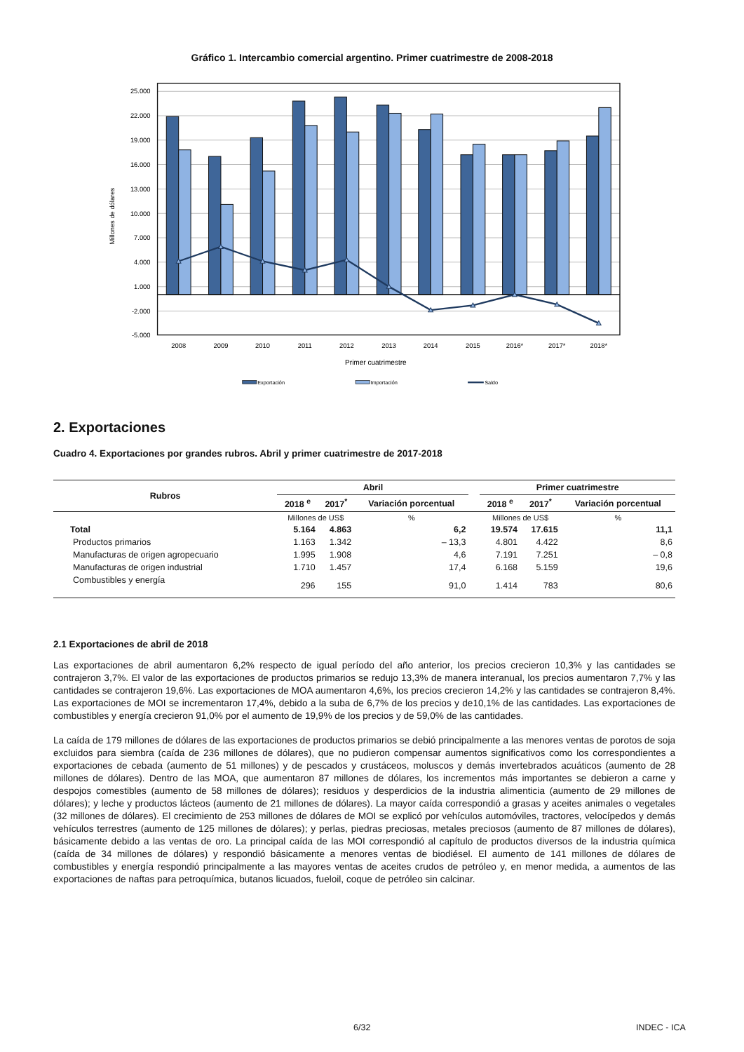Gráfico 1. Intercambio comercial argentino. Primer cuatrimestre de 2008-2018
25.000
22.000
19.000
16.000
13.000
10.000
7.000
4.000
1.000
-2.000
-5.000
Millones de dólares
2008
2009
2010
2011
2012
2013
2014
2015
2016*
2017*
2018*
Primer cuatrimestre
Exportación
Importación
Saldo
2. Exportaciones
Cuadro 4. Exportaciones por grandes rubros. Abril y primer cuatrimestre de 2017-2018
| Rubros | Abril | | | | Primer cuatrimestre | | |
| --- | --- | --- | --- | --- | --- | --- | --- |
| | 2018 <sup>e</sup> | 2017<sup>*</sup> | Variación porcentual | | 2018 <sup>e</sup> | 2017<sup>*</sup> | Variación porcentual |
| | Millones de US$ | | % | | Millones de US$ | | % |
| Total | 5.164 | 4.863 | 6,2 | | 19.574 | 17.615 | 11,1 |
| Productos primarios | 1.163 | 1.342 | – 13,3 | | 4.801 | 4.422 | 8,6 |
| Manufacturas de origen agropecuario | 1.995 | 1.908 | 4,6 | | 7.191 | 7.251 | – 0,8 |
| Manufacturas de origen industrial | 1.710 | 1.457 | 17,4 | | 6.168 | 5.159 | 19,6 |
| Combustibles y energía | 296 | 155 | 91,0 | | 1.414 | 783 | 80,6 |
2.1 Exportaciones de abril de 2018
Las exportaciones de abril aumentaron 6,2% respecto de igual período del año anterior, los precios crecieron 10,3% y las cantidades se contrajeron 3,7%. El valor de las exportaciones de productos primarios se redujo 13,3% de manera interanual, los precios aumentaron 7,7% y las cantidades se contrajeron 19,6%. Las exportaciones de MOA aumentaron 4,6%, los precios crecieron 14,2% y las cantidades se contrajeron 8,4%. Las exportaciones de MOI se incrementaron 17,4%, debido a la suba de 6,7% de los precios y de10,1% de las cantidades. Las exportaciones de combustibles y energía crecieron 91,0% por el aumento de 19,9% de los precios y de 59,0% de las cantidades.
La caída de 179 millones de dólares de las exportaciones de productos primarios se debió principalmente a las menores ventas de porotos de soja excluidos para siembra (caída de 236 millones de dólares), que no pudieron compensar aumentos significativos como los correspondientes a exportaciones de cebada (aumento de 51 millones) y de pescados y crustáceos, moluscos y demás invertebrados acuáticos (aumento de 28 millones de dólares). Dentro de las MOA, que aumentaron 87 millones de dólares, los incrementos más importantes se debieron a carne y despojos comestibles (aumento de 58 millones de dólares); residuos y desperdicios de la industria alimenticia (aumento de 29 millones de dólares); y leche y productos lácteos (aumento de 21 millones de dólares). La mayor caída correspondió a grasas y aceites animales o vegetales (32 millones de dólares). El crecimiento de 253 millones de dólares de MOI se explicó por vehículos automóviles, tractores, velocípedos y demás vehículos terrestres (aumento de 125 millones de dólares); y perlas, piedras preciosas, metales preciosos (aumento de 87 millones de dólares), básicamente debido a las ventas de oro. La principal caída de las MOI correspondió al capítulo de productos diversos de la industria química (caída de 34 millones de dólares) y respondió básicamente a menores ventas de biodiésel. El aumento de 141 millones de dólares de combustibles y energía respondió principalmente a las mayores ventas de aceites crudos de petróleo y, en menor medida, a aumentos de las exportaciones de naftas para petroquímica, butanos licuados, fueloil, coque de petróleo sin calcinar.
6/32 INDEC - ICA